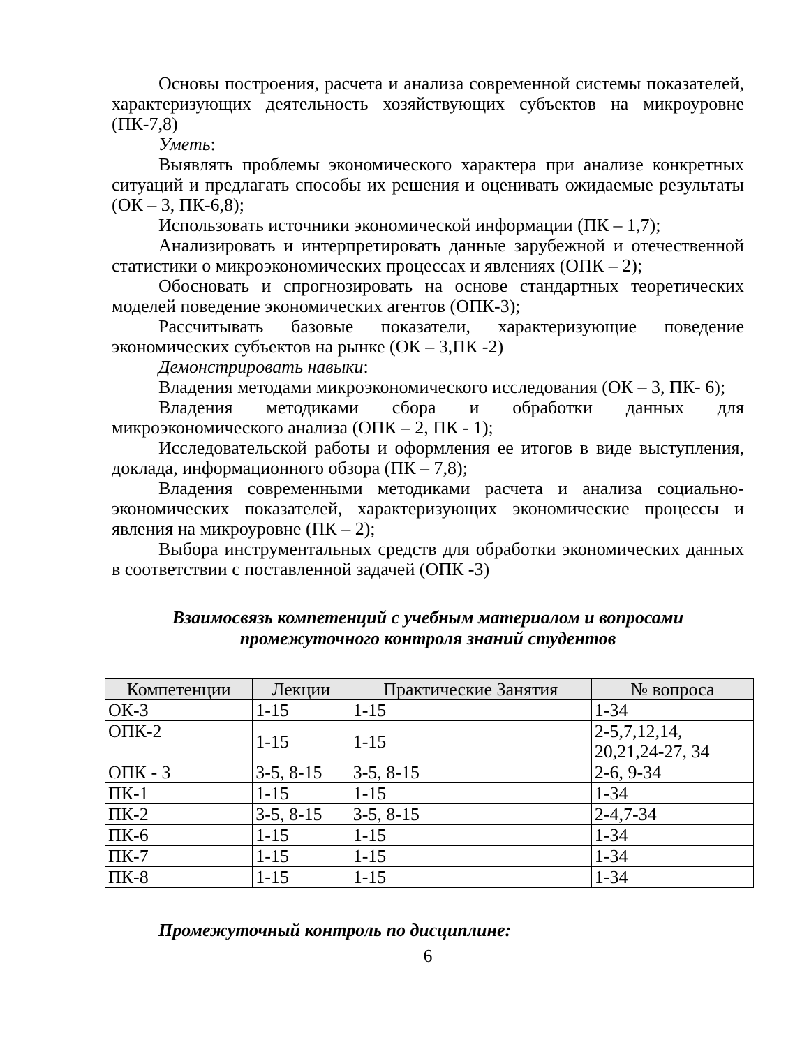Основы построения, расчета и анализа современной системы показателей, характеризующих деятельность хозяйствующих субъектов на микроуровне (ПК-7,8)
Уметь:
Выявлять проблемы экономического характера при анализе конкретных ситуаций и предлагать способы их решения и оценивать ожидаемые результаты (ОК – 3, ПК-6,8);
Использовать источники экономической информации (ПК – 1,7);
Анализировать и интерпретировать данные зарубежной и отечественной статистики о микроэкономических процессах и явлениях (ОПК – 2);
Обосновать и спрогнозировать на основе стандартных теоретических моделей поведение экономических агентов (ОПК-3);
Рассчитывать базовые показатели, характеризующие поведение экономических субъектов на рынке (ОК – 3,ПК -2)
Демонстрировать навыки:
Владения методами микроэкономического исследования (ОК – 3, ПК- 6);
Владения методиками сбора и обработки данных для микроэкономического анализа (ОПК – 2, ПК - 1);
Исследовательской работы и оформления ее итогов в виде выступления, доклада, информационного обзора (ПК – 7,8);
Владения современными методиками расчета и анализа социально-экономических показателей, характеризующих экономические процессы и явления на микроуровне (ПК – 2);
Выбора инструментальных средств для обработки экономических данных в соответствии с поставленной задачей (ОПК -3)
Взаимосвязь компетенций с учебным материалом и вопросами
промежуточного контроля знаний студентов
| Компетенции | Лекции | Практические Занятия | № вопроса |
| --- | --- | --- | --- |
| ОК-3 | 1-15 | 1-15 | 1-34 |
| ОПК-2 | 1-15 | 1-15 | 2-5,7,12,14, 20,21,24-27, 34 |
| ОПК - 3 | 3-5, 8-15 | 3-5, 8-15 | 2-6, 9-34 |
| ПК-1 | 1-15 | 1-15 | 1-34 |
| ПК-2 | 3-5, 8-15 | 3-5, 8-15 | 2-4,7-34 |
| ПК-6 | 1-15 | 1-15 | 1-34 |
| ПК-7 | 1-15 | 1-15 | 1-34 |
| ПК-8 | 1-15 | 1-15 | 1-34 |
Промежуточный контроль по дисциплине:
6